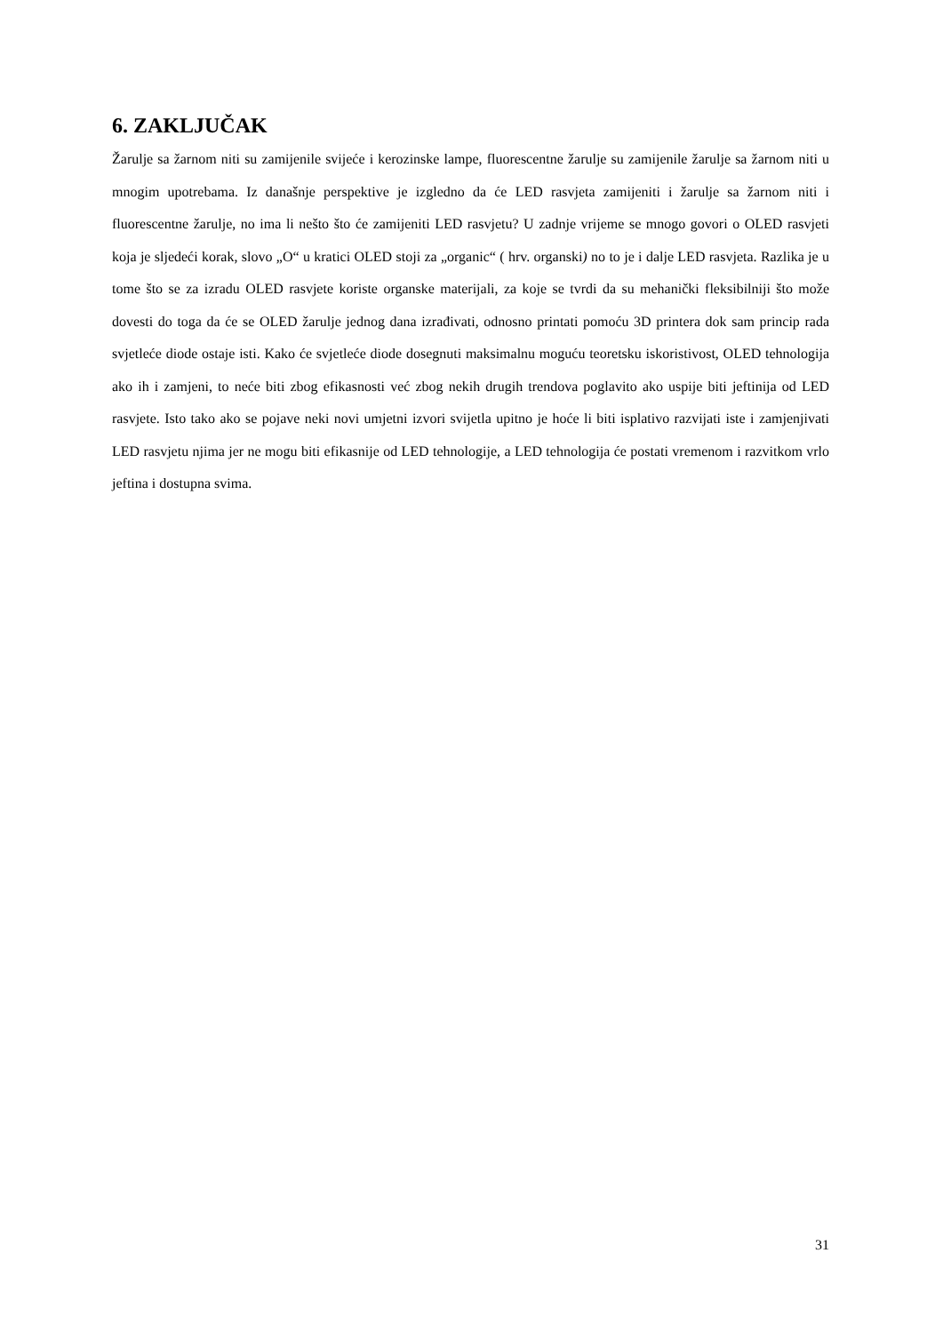6. ZAKLJUČAK
Žarulje sa žarnom niti su zamijenile svijeće i kerozinske lampe, fluorescentne žarulje su zamijenile žarulje sa žarnom niti u mnogim upotrebama. Iz današnje perspektive je izgledno da će LED rasvjeta zamijeniti i žarulje sa žarnom niti i fluorescentne žarulje, no ima li nešto što će zamijeniti LED rasvjetu? U zadnje vrijeme se mnogo govori o OLED rasvjeti koja je sljedeći korak, slovo „O“ u kratici OLED stoji za „organic“ ( hrv. organski) no to je i dalje LED rasvjeta. Razlika je u tome što se za izradu OLED rasvjete koriste organske materijali, za koje se tvrdi da su mehanički fleksibilniji što može dovesti do toga da će se OLED žarulje jednog dana izrađivati, odnosno printati pomoću 3D printera dok sam princip rada svjetleće diode ostaje isti. Kako će svjetleće diode dosegnuti maksimalnu moguću teoretsku iskoristivost, OLED tehnologija ako ih i zamjeni, to neće biti zbog efikasnosti već zbog nekih drugih trendova poglavito ako uspije biti jeftinija od LED rasvjete. Isto tako ako se pojave neki novi umjetni izvori svijetla upitno je hoće li biti isplativo razvijati iste i zamjenjivati LED rasvjetu njima jer ne mogu biti efikasnije od LED tehnologije, a LED tehnologija će postati vremenom i razvitkom vrlo jeftina i dostupna svima.
31